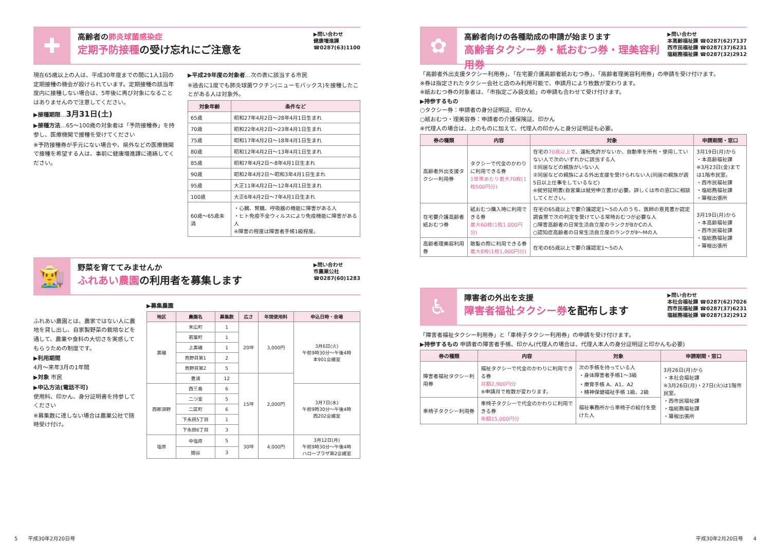✚
高齢者の肺炎球菌感染症
定期予防接種の受け忘れにご注意を
▶問い合わせ
健康増進課
☎0287(63)1100
現在65歳以上の人は、平成30年度までの間に1人1回の定期接種の機会が設けられています。定期接種の該当年度内に接種しない場合は、5年後に再び対象になることはありませんので注意してください。
▶接種期限…3月31日(土)
▶接種方法…65～100歳の対象者は「予防接種券」を持参し、医療機関で接種を受けてください
※予防接種券が手元にない場合や、県外などの医療機関で接種を希望する人は、事前に健康増進課に連絡してください。
▶平成29年度の対象者…次の表に該当する市民
※過去に1度でも肺炎球菌ワクチン(ニューモバックス)を接種したことがある人は対象外。
| 対象年齢 | 条件など |
| --- | --- |
| 65歳 | 昭和27年4月2日～28年4月1日生まれ |
| 70歳 | 昭和22年4月2日～23年4月1日生まれ |
| 75歳 | 昭和17年4月2日～18年4月1日生まれ |
| 80歳 | 昭和12年4月2日～13年4月1日生まれ |
| 85歳 | 昭和7年4月2日～8年4月1日生まれ |
| 90歳 | 昭和2年4月2日～昭和3年4月1日生まれ |
| 95歳 | 大正11年4月2日～12年4月1日生まれ |
| 100歳 | 大正6年4月2日～7年4月1日生まれ |
| 60歳～65歳未満 | ・心臓、腎臓、呼吸器の機能に障害がある人 ・ヒト免疫不全ウィルスにより免疫機能に障害がある人 ※障害の程度は障害者手帳1級程度。 |
👨‍🌾
野菜を育ててみませんか
ふれあい農園の利用者を募集します
▶問い合わせ
市農業公社
☎0287(60)1283
ふれあい農園とは、農家ではない人に農地を貸し出し、自家製野菜の栽培などを通して、農業や食料の大切さを実感してもらうための制度です。
▶利用期間
4月～来年3月の1年間
▶対象 市民
▶申込方法(電話不可)
使用料、印かん、身分証明書を持参してください
※募集数に達しない場合は農業公社で随時受け付け。
▶募集農園
| 地区 | 農園名 | 募集数 | 広さ | 年間使用料 | 申込日時・会場 |
| --- | --- | --- | --- | --- | --- |
| 黒磯 | 末広町 | 1 | 20坪 | 3,000円 | 3月6日(火) 午前9時30分～午後4時 本901会議室 |
| | 若葉町 | 1 | | | |
| | 上黒磯 | 1 | | | |
| | 鳥野目第1 | 2 | | | |
| | 鳥野目第2 | 5 | | | |
| | 豊浦 | 12 | 15坪 | 2,000円 | |
| 西那須野 | 西三島 | 6 | | | 3月7日(水) 午前9時30分～午後4時 西202会議室 |
| | 二つ室 | 5 | | | |
| | 二区町 | 6 | | | |
| | 下永田5丁目 | 1 | | | |
| | 下永田6丁目 | 3 | | | |
| 塩原 | 中塩原 | 5 | 30坪 | 4,000円 | 3月12日(月) 午前9時30分～午後4時 ハロープラザ第2会議室 |
| | 関谷 | 3 | | | |
✿
高齢者向けの各種助成の申請が始まります
高齢者タクシー券・紙おむつ券・理美容利用券
▶問い合わせ
本高齢福祉課 ☎0287(62)7137
西市民福祉課 ☎0287(37)6231
塩総務福祉課 ☎0287(32)2912
「高齢者外出支援タクシー利用券」、「在宅要介護高齢者紙おむつ券」、「高齢者理美容利用券」の申請を受け付けます。
※券は指定されたタクシー会社と店のみ利用可能で、申請月により枚数が変わります。
※紙おむつ券の対象者は、「市指定ごみ袋支給」の申請も合わせて受け付けます。
▶持参するもの
○タクシー券：申請者の身分証明証、印かん
○紙おむつ・理美容券：申請者の介護保険証、印かん
※代理人の場合は、上のものに加えて、代理人の印かんと身分証明証も必要。
| 券の種類 | 内容 | 対象 | 申請期間・窓口 |
| --- | --- | --- | --- |
| 高齢者外出支援タクシー利用券 | タクシーで代金のかわりに利用できる券 1世帯あたり最大70枚(1枚500円分) | 在宅の 70歳以上 で、運転免許がないか、自動車を所有・使用していない人で次のいずれかに該当する人 ①同居などの親族がいない人 ②同居などの親族による外出支援を受けられない人(同居の親族が週5日以上仕事をしているなど) ※就労証明書(自営業は就労申立書)が必要。詳しくは市の窓口に相談してください。 | 3月19日(月)から ・本高齢福祉課 ※3月23日(金)までは1階市民室。 ・西市民福祉課 ・塩総務福祉課 ・箒根出張所 |
| 在宅要介護高齢者紙おむつ券 | 紙おむつ購入時に利用できる券 最大60枚(1枚1,000円分) | 在宅の65歳以上で要介護認定1～5の人のうち、医師の意見書か認定調査票で次の判定を受けている常時おむつが必要な人 ○障害高齢者の日常生活自立度のランクがBかCの人 ○認知症高齢者の日常生活自立度のランクがⅡ～Mの人 | 3月19日(月)から ・本高齢福祉課 ・西市民福祉課 ・塩総務福祉課 ・箒根出張所 |
| 高齢者理美容利用券 | 散髪の際に利用できる券 最大8枚(1枚1,000円分) | 在宅の65歳以上で要介護認定1～5の人 | |
♿
障害者の外出を支援
障害者福祉タクシー券を配布します
▶問い合わせ
本社会福祉課 ☎0287(62)7026
西市民福祉課 ☎0287(37)6231
塩総務福祉課 ☎0287(32)2912
「障害者福祉タクシー利用券」と「車椅子タクシー利用券」の申請を受け付けます。
▶持参するもの 申請者の障害者手帳、印かん(代理人の場合は、代理人本人の身分証明証と印かんも必要)
| 券の種類 | 内容 | 対象 | 申請期間・窓口 |
| --- | --- | --- | --- |
| 障害者福祉タクシー利用券 | 福祉タクシーで代金のかわりに利用できる券 月額2,900円分 ※申請月で枚数が変わります。 | 次の手帳を持っている人 ・身体障害者手帳1～3級 ・療育手帳 A、A1、A2 ・精神保健福祉手帳 1級、2級 | 3月26日(月)から ・本社会福祉課 ※3月26日(月)・27日(火)は1階市民室。 ・西市民福祉課 ・塩総務福祉課 ・箒根出張所 |
| 車椅子タクシー利用券 | 車椅子タクシーで代金のかわりに利用できる券 年額15,000円分 | 福祉事務所から車椅子の給付を受けた人 | |
5　　平成30年2月20日号 平成30年2月20日号　　4